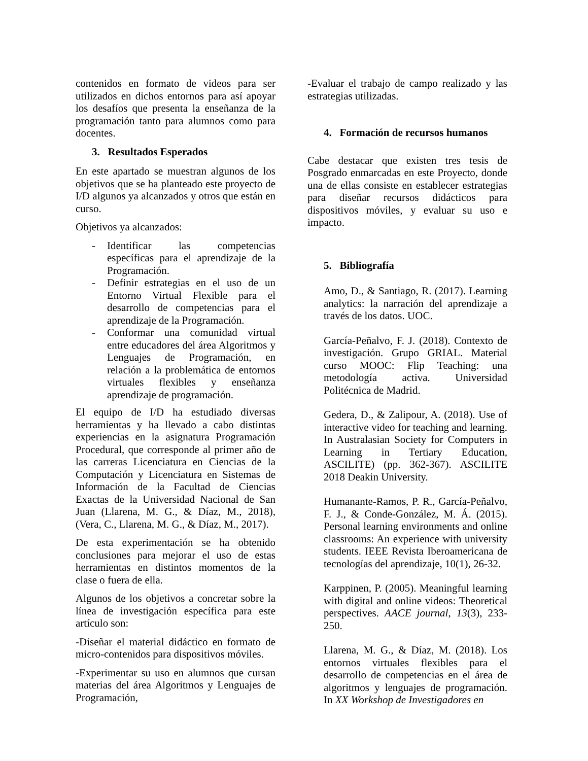contenidos en formato de videos para ser utilizados en dichos entornos para así apoyar los desafíos que presenta la enseñanza de la programación tanto para alumnos como para docentes.
3. Resultados Esperados
En este apartado se muestran algunos de los objetivos que se ha planteado este proyecto de I/D algunos ya alcanzados y otros que están en curso.
Objetivos ya alcanzados:
- Identificar las competencias específicas para el aprendizaje de la Programación.
- Definir estrategias en el uso de un Entorno Virtual Flexible para el desarrollo de competencias para el aprendizaje de la Programación.
- Conformar una comunidad virtual entre educadores del área Algoritmos y Lenguajes de Programación, en relación a la problemática de entornos virtuales flexibles y enseñanza aprendizaje de programación.
El equipo de I/D ha estudiado diversas herramientas y ha llevado a cabo distintas experiencias en la asignatura Programación Procedural, que corresponde al primer año de las carreras Licenciatura en Ciencias de la Computación y Licenciatura en Sistemas de Información de la Facultad de Ciencias Exactas de la Universidad Nacional de San Juan (Llarena, M. G., & Díaz, M., 2018), (Vera, C., Llarena, M. G., & Díaz, M., 2017).
De esta experimentación se ha obtenido conclusiones para mejorar el uso de estas herramientas en distintos momentos de la clase o fuera de ella.
Algunos de los objetivos a concretar sobre la línea de investigación específica para este artículo son:
-Diseñar el material didáctico en formato de micro-contenidos para dispositivos móviles.
-Experimentar su uso en alumnos que cursan materias del área Algoritmos y Lenguajes de Programación,
-Evaluar el trabajo de campo realizado y las estrategias utilizadas.
4. Formación de recursos humanos
Cabe destacar que existen tres tesis de Posgrado enmarcadas en este Proyecto, donde una de ellas consiste en establecer estrategias para diseñar recursos didácticos para dispositivos móviles, y evaluar su uso e impacto.
5. Bibliografía
Amo, D., & Santiago, R. (2017). Learning analytics: la narración del aprendizaje a través de los datos. UOC.
García-Peñalvo, F. J. (2018). Contexto de investigación. Grupo GRIAL. Material curso MOOC: Flip Teaching: una metodología activa. Universidad Politécnica de Madrid.
Gedera, D., & Zalipour, A. (2018). Use of interactive video for teaching and learning. In Australasian Society for Computers in Learning in Tertiary Education, ASCILITE) (pp. 362-367). ASCILITE 2018 Deakin University.
Humanante-Ramos, P. R., García-Peñalvo, F. J., & Conde-González, M. Á. (2015). Personal learning environments and online classrooms: An experience with university students. IEEE Revista Iberoamericana de tecnologías del aprendizaje, 10(1), 26-32.
Karppinen, P. (2005). Meaningful learning with digital and online videos: Theoretical perspectives. AACE journal, 13(3), 233-250.
Llarena, M. G., & Díaz, M. (2018). Los entornos virtuales flexibles para el desarrollo de competencias en el área de algoritmos y lenguajes de programación. In XX Workshop de Investigadores en